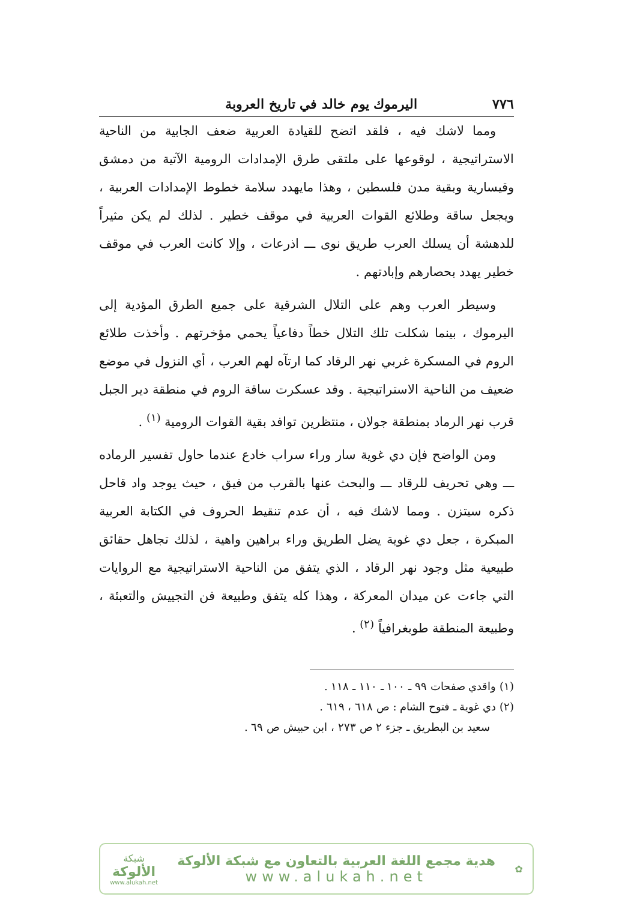٧٧٦ اليرموك يوم خالد في تاريخ العروبة
ومما لاشك فيه ، فلقد اتضح للقيادة العربية ضعف الجابية من الناحية الاستراتيجية ، لوقوعها على ملتقى طرق الإمدادات الرومية الآتية من دمشق وقيسارية وبقية مدن فلسطين ، وهذا مايهدد سلامة خطوط الإمدادات العربية ، ويجعل ساقة وطلائع القوات العربية في موقف خطير . لذلك لم يكن مثيراً للدهشة أن يسلك العرب طريق نوى ـــ اذرعات ، وإلا كانت العرب في موقف خطير يهدد بحصارهم وإبادتهم .
وسيطر العرب وهم على التلال الشرقية على جميع الطرق المؤدية إلى اليرموك ، بينما شكلت تلك التلال خطاً دفاعياً يحمي مؤخرتهم . وأخذت طلائع الروم في المسكرة غربي نهر الرقاد كما ارتآه لهم العرب ، أي النزول في موضع ضعيف من الناحية الاستراتيجية . وقد عسكرت ساقة الروم في منطقة دير الجبل قرب نهر الرماد بمنطقة جولان ، منتظرين توافد بقية القوات الرومية <sup>(١)</sup> .
ومن الواضح فإن دي غوية سار وراء سراب خادع عندما حاول تفسير الرماده ـــ وهي تحريف للرقاد ـــ والبحث عنها بالقرب من فيق ، حيث يوجد واد قاحل ذكره سيتزن . ومما لاشك فيه ، أن عدم تنقيط الحروف في الكتابة العربية المبكرة ، جعل دي غوية يضل الطريق وراء براهين واهية ، لذلك تجاهل حقائق طبيعية مثل وجود نهر الرقاد ، الذي يتفق من الناحية الاستراتيجية مع الروايات التي جاءت عن ميدان المعركة ، وهذا كله يتفق وطبيعة فن التجييش والتعبئة ، وطبيعة المنطقة طوبغرافياً <sup>(٢)</sup> .
(١) واقدي صفحات ٩٩ ـ ١٠٠ ـ ١١٠ ـ ١١٨ .
(٢) دي غوية ـ فتوح الشام : ص ٦١٨ ، ٦١٩ .
سعيد بن البطريق ـ جزء ٢ ص ٢٧٣ ، ابن حبيش ص ٦٩ .
✿
هدية مجمع اللغة العربية بالتعاون مع شبكة الألوكة
www.alukah.net
شبكة
الألوكة
www.alukah.net